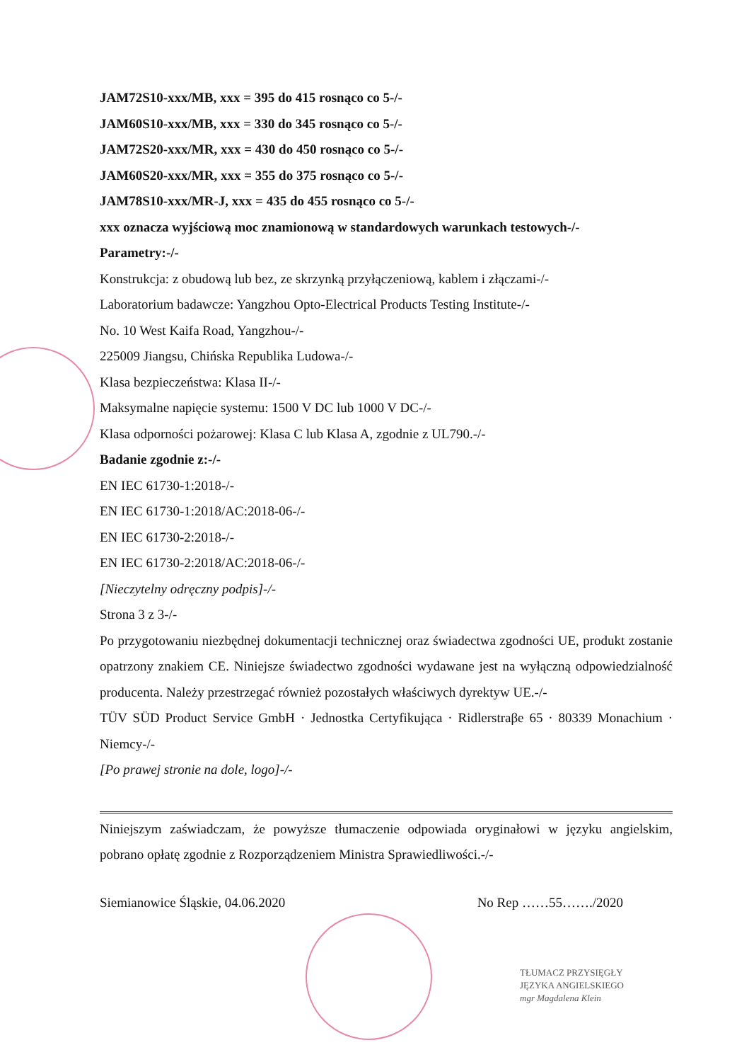JAM72S10-xxx/MB, xxx = 395 do 415 rosnąco co 5-/-
JAM60S10-xxx/MB, xxx = 330 do 345 rosnąco co 5-/-
JAM72S20-xxx/MR, xxx = 430 do 450 rosnąco co 5-/-
JAM60S20-xxx/MR, xxx = 355 do 375 rosnąco co 5-/-
JAM78S10-xxx/MR-J, xxx = 435 do 455 rosnąco co 5-/-
xxx oznacza wyjściową moc znamionową w standardowych warunkach testowych-/-
Parametry:-/-
Konstrukcja: z obudową lub bez, ze skrzynką przyłączeniową, kablem i złączami-/-
Laboratorium badawcze: Yangzhou Opto-Electrical Products Testing Institute-/-
No. 10 West Kaifa Road, Yangzhou-/-
225009 Jiangsu, Chińska Republika Ludowa-/-
Klasa bezpieczeństwa: Klasa II-/-
Maksymalne napięcie systemu: 1500 V DC lub 1000 V DC-/-
Klasa odporności pożarowej: Klasa C lub Klasa A, zgodnie z UL790.-/-
Badanie zgodnie z:-/-
EN IEC 61730-1:2018-/-
EN IEC 61730-1:2018/AC:2018-06-/-
EN IEC 61730-2:2018-/-
EN IEC 61730-2:2018/AC:2018-06-/-
[Nieczytelny odręczny podpis]-/-
Strona 3 z 3-/-
Po przygotowaniu niezbędnej dokumentacji technicznej oraz świadectwa zgodności UE, produkt zostanie opatrzony znakiem CE. Niniejsze świadectwo zgodności wydawane jest na wyłączną odpowiedzialność producenta. Należy przestrzegać również pozostałych właściwych dyrektyw UE.-/-
TÜV SÜD Product Service GmbH · Jednostka Certyfikująca · Ridlerstraβe 65 · 80339 Monachium · Niemcy-/-
[Po prawej stronie na dole, logo]-/-
Niniejszym zaświadczam, że powyższe tłumaczenie odpowiada oryginałowi w języku angielskim, pobrano opłatę zgodnie z Rozporządzeniem Ministra Sprawiedliwości.-/-
Siemianowice Śląskie, 04.06.2020 No Rep ……55……./2020
TŁUMACZ PRZYSIĘGŁY
JĘZYKA ANGIELSKIEGO
mgr Magdalena Klein